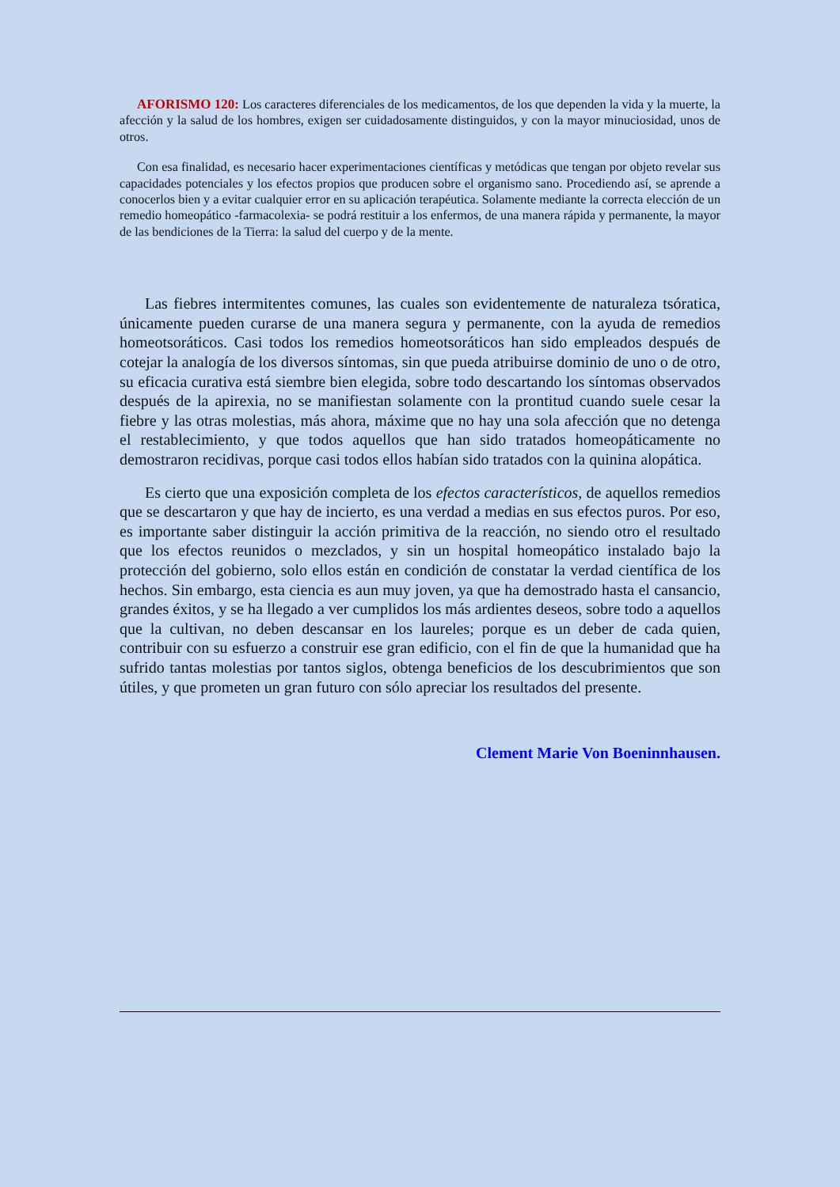AFORISMO 120: Los caracteres diferenciales de los medicamentos, de los que dependen la vida y la muerte, la afección y la salud de los hombres, exigen ser cuidadosamente distinguidos, y con la mayor minuciosidad, unos de otros.
Con esa finalidad, es necesario hacer experimentaciones científicas y metódicas que tengan por objeto revelar sus capacidades potenciales y los efectos propios que producen sobre el organismo sano. Procediendo así, se aprende a conocerlos bien y a evitar cualquier error en su aplicación terapéutica. Solamente mediante la correcta elección de un remedio homeopático -farmacolexia- se podrá restituir a los enfermos, de una manera rápida y permanente, la mayor de las bendiciones de la Tierra: la salud del cuerpo y de la mente.
Las fiebres intermitentes comunes, las cuales son evidentemente de naturaleza tsóratica, únicamente pueden curarse de una manera segura y permanente, con la ayuda de remedios homeotsoráticos. Casi todos los remedios homeotsoráticos han sido empleados después de cotejar la analogía de los diversos síntomas, sin que pueda atribuirse dominio de uno o de otro, su eficacia curativa está siembre bien elegida, sobre todo descartando los síntomas observados después de la apirexia, no se manifiestan solamente con la prontitud cuando suele cesar la fiebre y las otras molestias, más ahora, máxime que no hay una sola afección que no detenga el restablecimiento, y que todos aquellos que han sido tratados homeopáticamente no demostraron recidivas, porque casi todos ellos habían sido tratados con la quinina alopática.
Es cierto que una exposición completa de los efectos característicos, de aquellos remedios que se descartaron y que hay de incierto, es una verdad a medias en sus efectos puros. Por eso, es importante saber distinguir la acción primitiva de la reacción, no siendo otro el resultado que los efectos reunidos o mezclados, y sin un hospital homeopático instalado bajo la protección del gobierno, solo ellos están en condición de constatar la verdad científica de los hechos. Sin embargo, esta ciencia es aun muy joven, ya que ha demostrado hasta el cansancio, grandes éxitos, y se ha llegado a ver cumplidos los más ardientes deseos, sobre todo a aquellos que la cultivan, no deben descansar en los laureles; porque es un deber de cada quien, contribuir con su esfuerzo a construir ese gran edificio, con el fin de que la humanidad que ha sufrido tantas molestias por tantos siglos, obtenga beneficios de los descubrimientos que son útiles, y que prometen un gran futuro con sólo apreciar los resultados del presente.
Clement Marie Von Boeninnhausen.